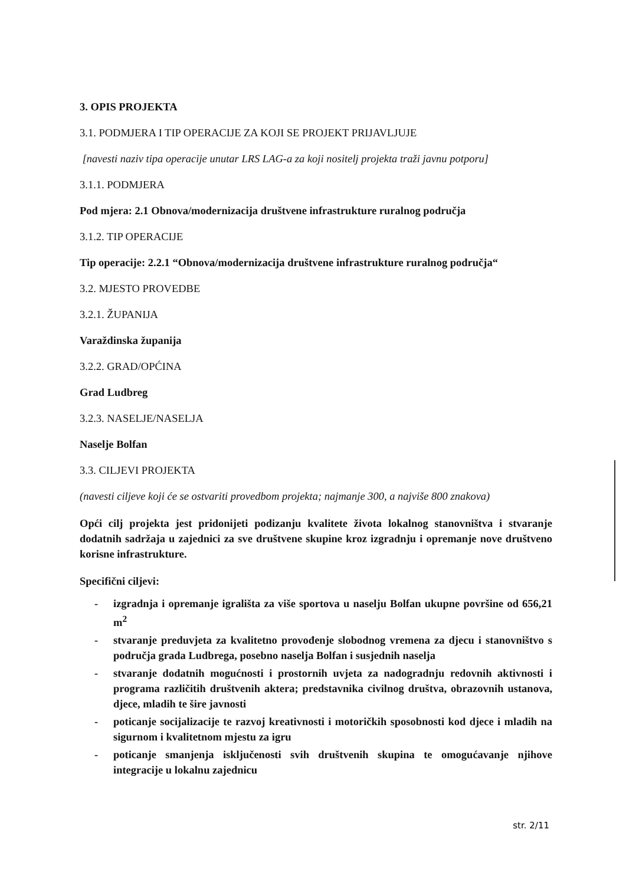3. OPIS PROJEKTA
3.1. PODMJERA I TIP OPERACIJE ZA KOJI SE PROJEKT PRIJAVLJUJE
[navesti naziv tipa operacije unutar LRS LAG-a za koji nositelj projekta traži javnu potporu]
3.1.1. PODMJERA
Pod mjera: 2.1 Obnova/modernizacija društvene infrastrukture ruralnog područja
3.1.2. TIP OPERACIJE
Tip operacije: 2.2.1 “Obnova/modernizacija društvene infrastrukture ruralnog područja“
3.2. MJESTO PROVEDBE
3.2.1. ŽUPANIJA
Varaždinska županija
3.2.2. GRAD/OPĆINA
Grad Ludbreg
3.2.3. NASELJE/NASELJA
Naselje Bolfan
3.3. CILJEVI PROJEKTA
(navesti ciljeve koji će se ostvariti provedbom projekta; najmanje 300, a najviše 800 znakova)
Opći cilj projekta jest pridonijeti podizanju kvalitete života lokalnog stanovništva i stvaranje dodatnih sadržaja u zajednici za sve društvene skupine kroz izgradnju i opremanje nove društveno korisne infrastrukture.
Specifični ciljevi:
- izgradnja i opremanje igrališta za više sportova u naselju Bolfan ukupne površine od 656,21 m<sup>2</sup>
- stvaranje preduvjeta za kvalitetno provođenje slobodnog vremena za djecu i stanovništvo s područja grada Ludbrega, posebno naselja Bolfan i susjednih naselja
- stvaranje dodatnih mogućnosti i prostornih uvjeta za nadogradnju redovnih aktivnosti i programa različitih društvenih aktera; predstavnika civilnog društva, obrazovnih ustanova, djece, mladih te šire javnosti
- poticanje socijalizacije te razvoj kreativnosti i motoričkih sposobnosti kod djece i mladih na sigurnom i kvalitetnom mjestu za igru
- poticanje smanjenja isključenosti svih društvenih skupina te omogućavanje njihove integracije u lokalnu zajednicu
str. 2/11